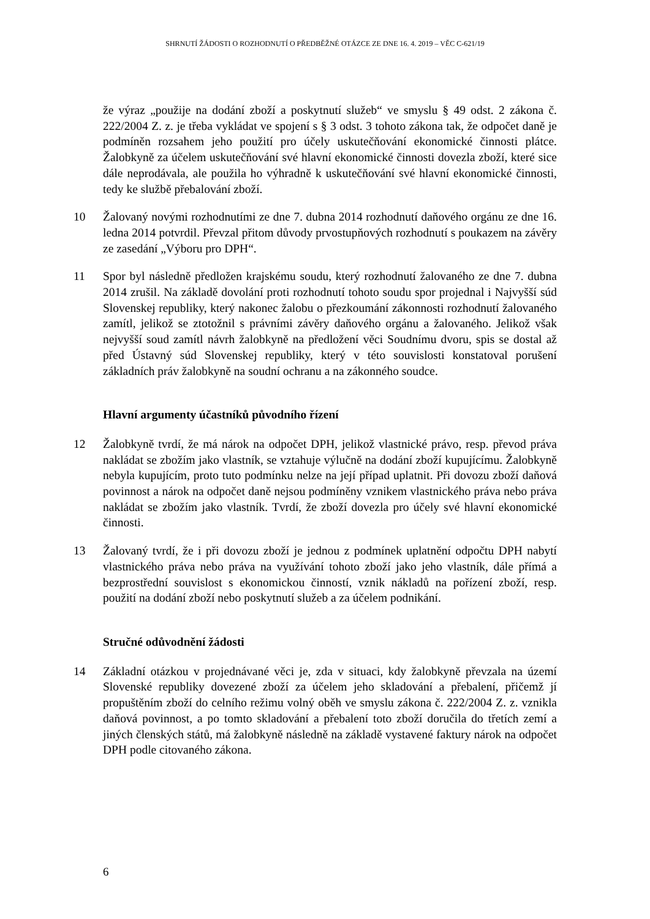SHRNUTÍ ŽÁDOSTI O ROZHODNUTÍ O PŘEDBĚŽNÉ OTÁZCE ZE DNE 16. 4. 2019 – VĚC C-621/19
že výraz „použije na dodání zboží a poskytnutí služeb“ ve smyslu § 49 odst. 2 zákona č. 222/2004 Z. z. je třeba vykládat ve spojení s § 3 odst. 3 tohoto zákona tak, že odpočet daně je podmíněn rozsahem jeho použití pro účely uskutečňování ekonomické činnosti plátce. Žalobkyně za účelem uskutečňování své hlavní ekonomické činnosti dovezla zboží, které sice dále neprodávala, ale použila ho výhradně k uskutečňování své hlavní ekonomické činnosti, tedy ke službě přebalování zboží.
10 Žalovaný novými rozhodnutími ze dne 7. dubna 2014 rozhodnutí daňového orgánu ze dne 16. ledna 2014 potvrdil. Převzal přitom důvody prvostupňových rozhodnutí s poukazem na závěry ze zasedání „Výboru pro DPH“.
11 Spor byl následně předložen krajskému soudu, který rozhodnutí žalovaného ze dne 7. dubna 2014 zrušil. Na základě dovolání proti rozhodnutí tohoto soudu spor projednal i Najvyšší súd Slovenskej republiky, který nakonec žalobu o přezkoumání zákonnosti rozhodnutí žalovaného zamítl, jelikož se ztotožnil s právními závěry daňového orgánu a žalovaného. Jelikož však nejvyšší soud zamítl návrh žalobkyně na předložení věci Soudnímu dvoru, spis se dostal až před Ústavný súd Slovenskej republiky, který v této souvislosti konstatoval porušení základních práv žalobkyně na soudní ochranu a na zákonného soudce.
Hlavní argumenty účastníků původního řízení
12 Žalobkyně tvrdí, že má nárok na odpočet DPH, jelikož vlastnické právo, resp. převod práva nakládat se zbožím jako vlastník, se vztahuje výlučně na dodání zboží kupujícímu. Žalobkyně nebyla kupujícím, proto tuto podmínku nelze na její případ uplatnit. Při dovozu zboží daňová povinnost a nárok na odpočet daně nejsou podmíněny vznikem vlastnického práva nebo práva nakládat se zbožím jako vlastník. Tvrdí, že zboží dovezla pro účely své hlavní ekonomické činnosti.
13 Žalovaný tvrdí, že i při dovozu zboží je jednou z podmínek uplatnění odpočtu DPH nabytí vlastnického práva nebo práva na využívání tohoto zboží jako jeho vlastník, dále přímá a bezprostřední souvislost s ekonomickou činností, vznik nákladů na pořízení zboží, resp. použití na dodání zboží nebo poskytnutí služeb a za účelem podnikání.
Stručné odůvodnění žádosti
14 Základní otázkou v projednávané věci je, zda v situaci, kdy žalobkyně převzala na území Slovenské republiky dovezené zboží za účelem jeho skladování a přebalení, přičemž jí propuštěním zboží do celního režimu volný oběh ve smyslu zákona č. 222/2004 Z. z. vznikla daňová povinnost, a po tomto skladování a přebalení toto zboží doručila do třetích zemí a jiných členských států, má žalobkyně následně na základě vystavené faktury nárok na odpočet DPH podle citovaného zákona.
6